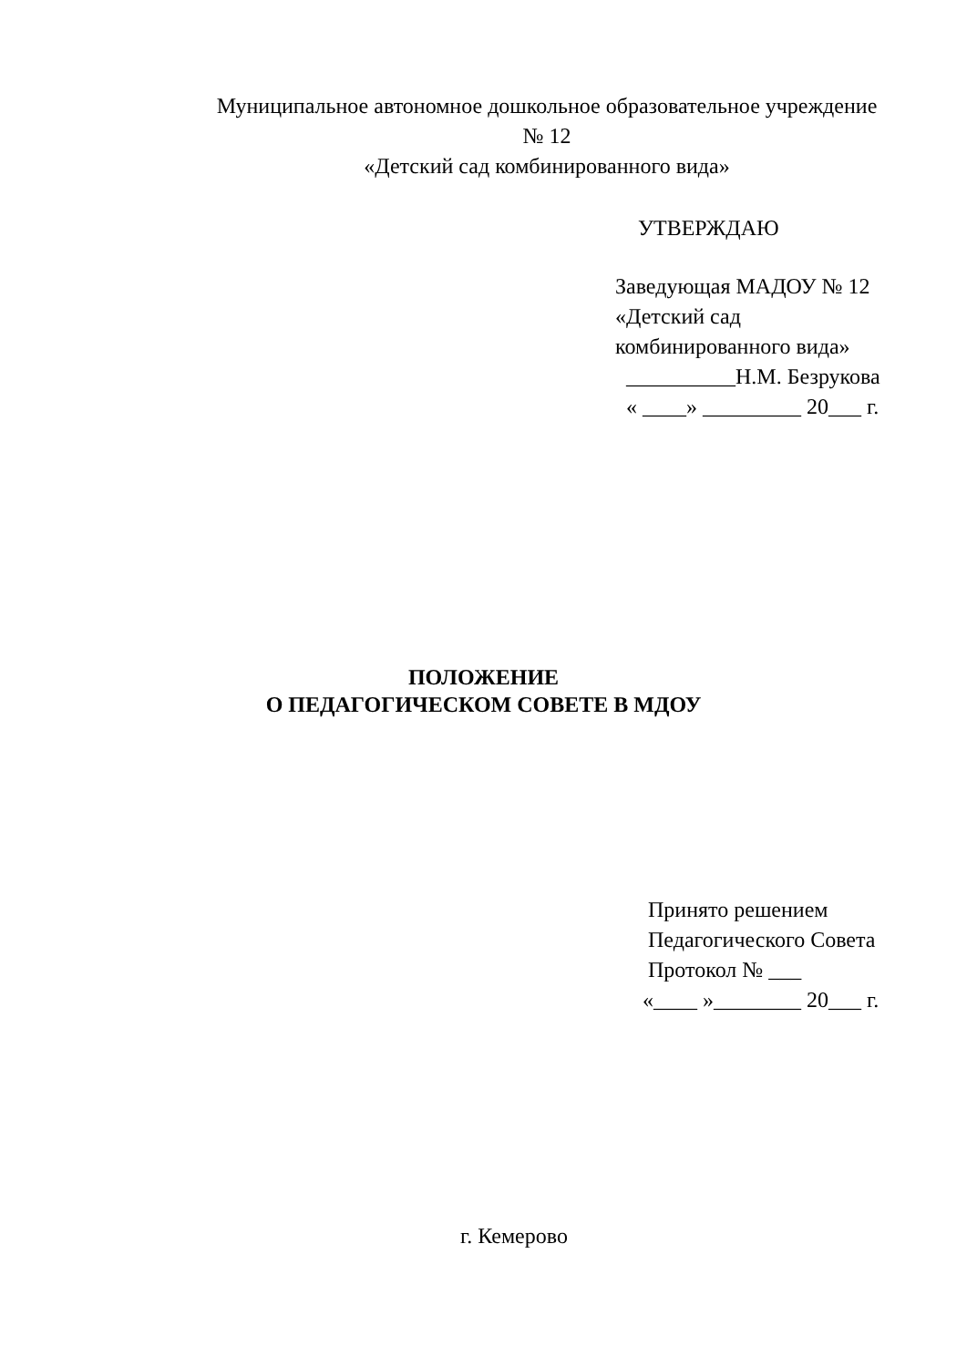Муниципальное автономное дошкольное образовательное учреждение
№ 12
«Детский сад комбинированного вида»
УТВЕРЖДАЮ
Заведующая МАДОУ № 12 «Детский сад комбинированного вида» __________Н.М. Безрукова « ____» _________ 20___ г.
ПОЛОЖЕНИЕ
О ПЕДАГОГИЧЕСКОМ СОВЕТЕ В МДОУ
Принято решением Педагогического Совета Протокол № ___ «____ »________ 20___ г.
г. Кемерово